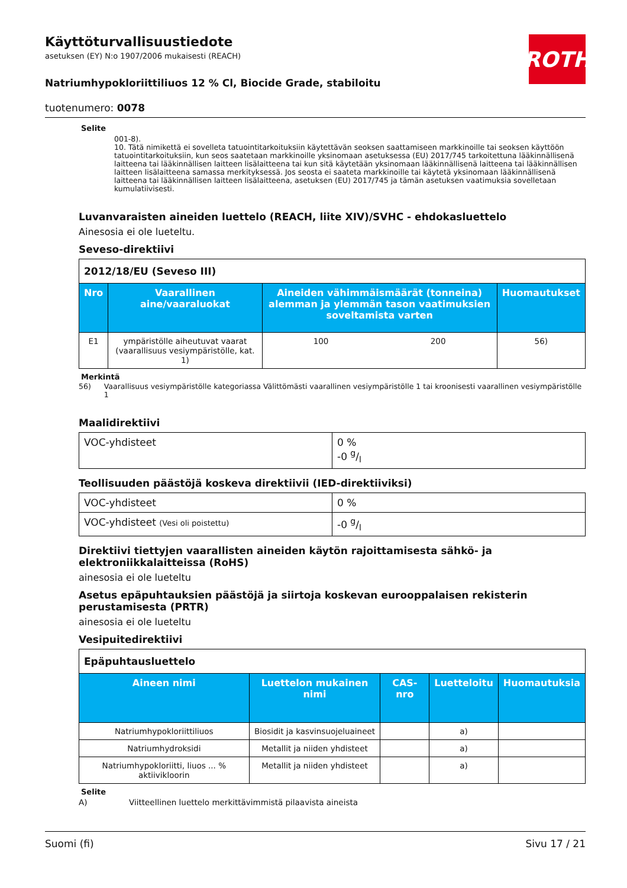Käyttöturvallisuustiedote
asetuksen (EY) N:o 1907/2006 mukaisesti (REACH)
ROTH
Natriumhypokloriittiliuos 12 % Cl, Biocide Grade, stabiloitu
tuotenumero: 0078
Selite
001-8).
10. Tätä nimikettä ei sovelleta tatuointitarkoituksiin käytettävän seoksen saattamiseen markkinoille tai seoksen käyttöön tatuointitarkoituksiin, kun seos saatetaan markkinoille yksinomaan asetuksessa (EU) 2017/745 tarkoitettuna lääkinnällisenä laitteena tai lääkinnällisen laitteen lisälaitteena tai kun sitä käytetään yksinomaan lääkinnällisenä laitteena tai lääkinnällisen laitteen lisälaitteena samassa merkityksessä. Jos seosta ei saateta markkinoille tai käytetä yksinomaan lääkinnällisenä laitteena tai lääkinnällisen laitteen lisälaitteena, asetuksen (EU) 2017/745 ja tämän asetuksen vaatimuksia sovelletaan kumulatiivisesti.
Luvanvaraisten aineiden luettelo (REACH, liite XIV)/SVHC - ehdokasluettelo
Ainesosia ei ole lueteltu.
Seveso-direktiivi
| 2012/18/EU (Seveso III) | | | | |
| Nro | Vaarallinen aine/vaaraluokat | Aineiden vähimmäismäärät (tonneina) alemman ja ylemmän tason vaatimuksien soveltamista varten | | Huomautukset |
| E1 | ympäristölle aiheutuvat vaarat (vaarallisuus vesiympäristölle, kat. 1) | 100 | 200 | 56) |
Merkintä
56) Vaarallisuus vesiympäristölle kategoriassa Välittömästi vaarallinen vesiympäristölle 1 tai kroonisesti vaarallinen vesiympäristölle 1
Maalidirektiivi
| VOC-yhdisteet | 0 % -0 g/l |
Teollisuuden päästöjä koskeva direktiivii (IED-direktiiviksi)
| VOC-yhdisteet | 0 % |
| VOC-yhdisteet (Vesi oli poistettu) | -0 g/l |
Direktiivi tiettyjen vaarallisten aineiden käytön rajoittamisesta sähkö- ja elektroniikkalaitteissa (RoHS)
ainesosia ei ole lueteltu
Asetus epäpuhtauksien päästöjä ja siirtoja koskevan eurooppalaisen rekisterin perustamisesta (PRTR)
ainesosia ei ole lueteltu
Vesipuitedirektiivi
| Epäpuhtausluettelo | | | | |
| Aineen nimi | Luettelon mukainen nimi | CAS-nro | Luetteloitu | Huomautuksia |
| Natriumhypokloriittiliuos | Biosidit ja kasvinsuojeluaineet | | a) | |
| Natriumhydroksidi | Metallit ja niiden yhdisteet | | a) | |
| Natriumhypokloriitti, liuos ... % aktiivikloorin | Metallit ja niiden yhdisteet | | a) | |
Selite
A) Viitteellinen luettelo merkittävimmistä pilaavista aineista
Suomi (fi) Sivu 17 / 21